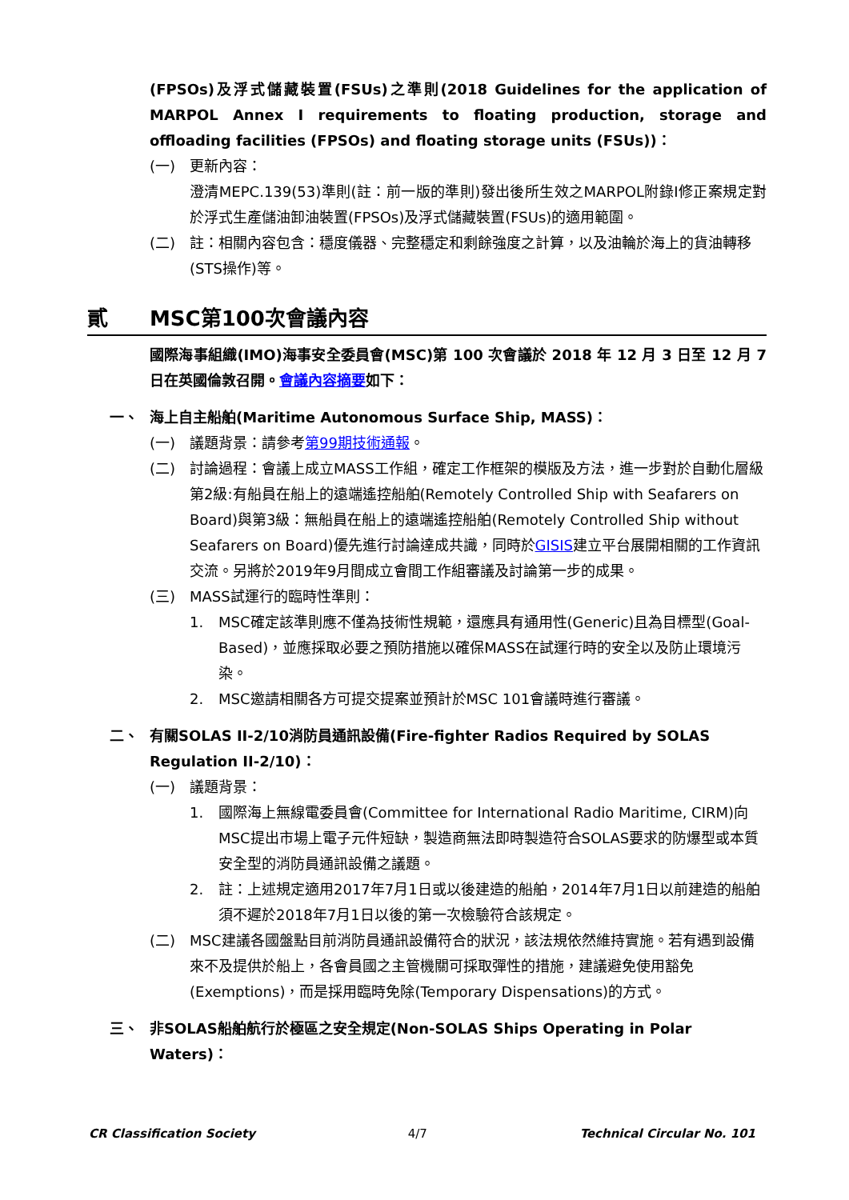(FPSOs)及浮式儲藏裝置(FSUs)之準則(2018 Guidelines for the application of MARPOL Annex I requirements to floating production, storage and offloading facilities (FPSOs) and floating storage units (FSUs))：
(一) 更新內容：
澄清MEPC.139(53)準則(註：前一版的準則)發出後所生效之MARPOL附錄I修正案規定對於浮式生產儲油卸油裝置(FPSOs)及浮式儲藏裝置(FSUs)的適用範圍。
(二) 註：相關內容包含：穩度儀器、完整穩定和剩餘強度之計算，以及油輪於海上的貨油轉移(STS操作)等。
貳 MSC第100次會議內容
國際海事組織(IMO)海事安全委員會(MSC)第 100 次會議於 2018 年 12 月 3 日至 12 月 7 日在英國倫敦召開。會議內容摘要如下：
一、 海上自主船舶(Maritime Autonomous Surface Ship, MASS)：
(一) 議題背景：請參考第99期技術通報。
(二) 討論過程：會議上成立MASS工作組，確定工作框架的模版及方法，進一步對於自動化層級第2級:有船員在船上的遠端遙控船舶(Remotely Controlled Ship with Seafarers on Board)與第3級：無船員在船上的遠端遙控船舶(Remotely Controlled Ship without Seafarers on Board)優先進行討論達成共識，同時於GISIS建立平台展開相關的工作資訊交流。另將於2019年9月間成立會間工作組審議及討論第一步的成果。
(三) MASS試運行的臨時性準則：
1. MSC確定該準則應不僅為技術性規範，還應具有通用性(Generic)且為目標型(Goal-Based)，並應採取必要之預防措施以確保MASS在試運行時的安全以及防止環境污染。
2. MSC邀請相關各方可提交提案並預計於MSC 101會議時進行審議。
二、 有關SOLAS II-2/10消防員通訊設備(Fire-fighter Radios Required by SOLAS Regulation II-2/10)：
(一) 議題背景：
1. 國際海上無線電委員會(Committee for International Radio Maritime, CIRM)向MSC提出市場上電子元件短缺，製造商無法即時製造符合SOLAS要求的防爆型或本質安全型的消防員通訊設備之議題。
2. 註：上述規定適用2017年7月1日或以後建造的船舶，2014年7月1日以前建造的船舶須不遲於2018年7月1日以後的第一次檢驗符合該規定。
(二) MSC建議各國盤點目前消防員通訊設備符合的狀況，該法規依然維持實施。若有遇到設備來不及提供於船上，各會員國之主管機關可採取彈性的措施，建議避免使用豁免(Exemptions)，而是採用臨時免除(Temporary Dispensations)的方式。
三、 非SOLAS船舶航行於極區之安全規定(Non-SOLAS Ships Operating in Polar Waters)：
CR Classification Society 4/7 Technical Circular No. 101